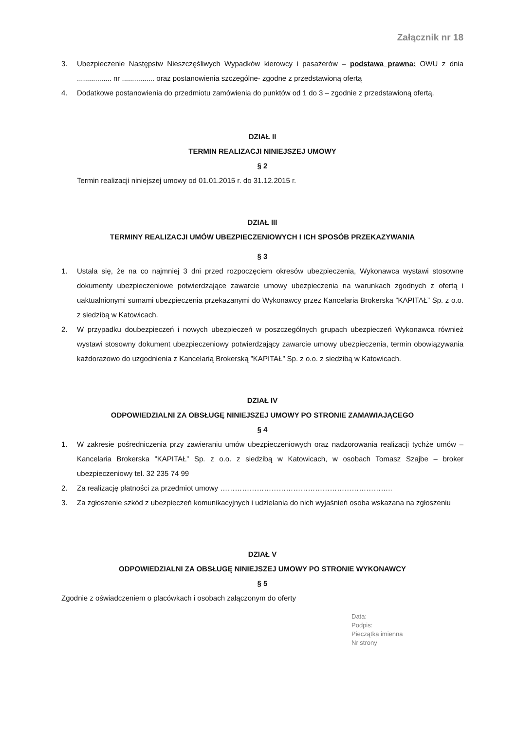Załącznik nr 18
3. Ubezpieczenie Następstw Nieszczęśliwych Wypadków kierowcy i pasażerów – podstawa prawna: OWU z dnia ................. nr ................ oraz postanowienia szczególne- zgodne z przedstawioną ofertą
4. Dodatkowe postanowienia do przedmiotu zamówienia do punktów od 1 do 3 – zgodnie z przedstawioną ofertą.
DZIAŁ II
TERMIN REALIZACJI NINIEJSZEJ UMOWY
§ 2
Termin realizacji niniejszej umowy od 01.01.2015 r. do 31.12.2015 r.
DZIAŁ III
TERMINY REALIZACJI UMÓW UBEZPIECZENIOWYCH I ICH SPOSÓB PRZEKAZYWANIA
§ 3
1. Ustala się, że na co najmniej 3 dni przed rozpoczęciem okresów ubezpieczenia, Wykonawca wystawi stosowne dokumenty ubezpieczeniowe potwierdzające zawarcie umowy ubezpieczenia na warunkach zgodnych z ofertą i uaktualnionymi sumami ubezpieczenia przekazanymi do Wykonawcy przez Kancelaria Brokerska ”KAPITAŁ” Sp. z o.o. z siedzibą w Katowicach.
2. W przypadku doubezpieczeń i nowych ubezpieczeń w poszczególnych grupach ubezpieczeń Wykonawca również wystawi stosowny dokument ubezpieczeniowy potwierdzający zawarcie umowy ubezpieczenia, termin obowiązywania każdorazowo do uzgodnienia z Kancelarią Brokerską ”KAPITAŁ” Sp. z o.o. z siedzibą w Katowicach.
DZIAŁ IV
ODPOWIEDZIALNI ZA OBSŁUGĘ NINIEJSZEJ UMOWY PO STRONIE ZAMAWIAJĄCEGO
§ 4
1. W zakresie pośredniczenia przy zawieraniu umów ubezpieczeniowych oraz nadzorowania realizacji tychże umów – Kancelaria Brokerska ”KAPITAŁ” Sp. z o.o. z siedzibą w Katowicach, w osobach Tomasz Szajbe – broker ubezpieczeniowy tel. 32 235 74 99
2. Za realizację płatności za przedmiot umowy ……………………………………………………………..
3. Za zgłoszenie szkód z ubezpieczeń komunikacyjnych i udzielania do nich wyjaśnień osoba wskazana na zgłoszeniu
DZIAŁ V
ODPOWIEDZIALNI ZA OBSŁUGĘ NINIEJSZEJ UMOWY PO STRONIE WYKONAWCY
§ 5
Zgodnie z oświadczeniem o placówkach i osobach załączonym do oferty
Data:
Podpis:
Pieczątka imienna
Nr strony